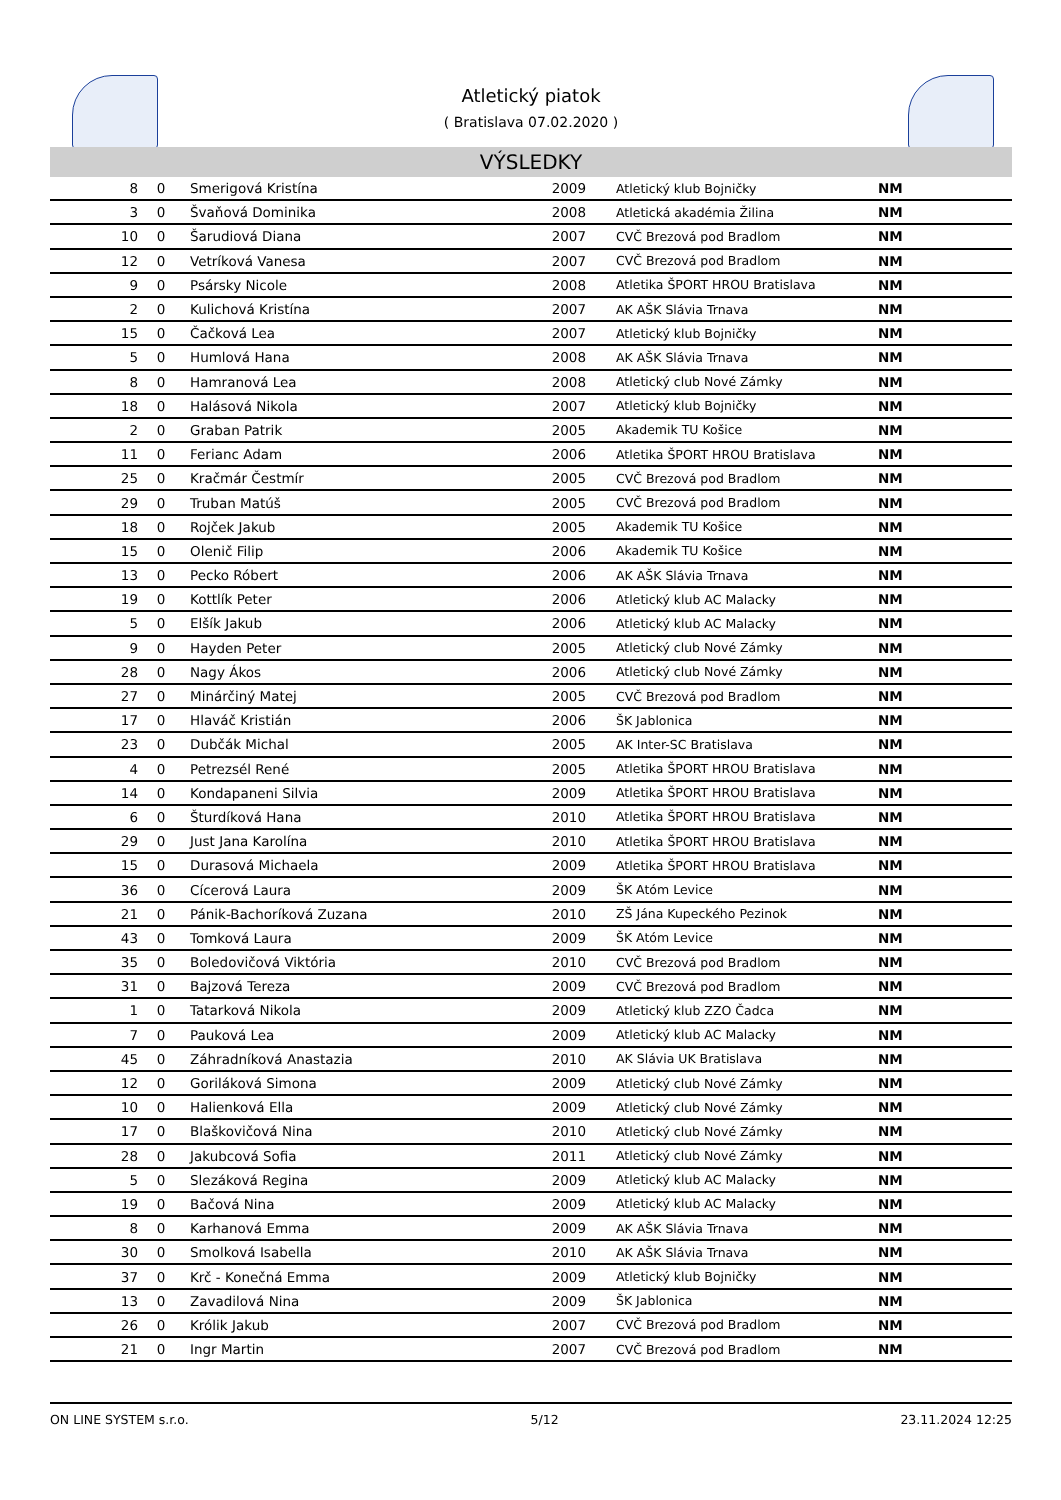Atletický piatok
( Bratislava 07.02.2020 )
VÝSLEDKY
| 8 | 0 | Smerigová Kristína | 2009 | Atletický klub Bojničky | NM |
| 3 | 0 | Švaňová Dominika | 2008 | Atletická akadémia Žilina | NM |
| 10 | 0 | Šarudiová Diana | 2007 | CVČ Brezová pod Bradlom | NM |
| 12 | 0 | Vetríková Vanesa | 2007 | CVČ Brezová pod Bradlom | NM |
| 9 | 0 | Psársky Nicole | 2008 | Atletika ŠPORT HROU Bratislava | NM |
| 2 | 0 | Kulichová Kristína | 2007 | AK AŠK Slávia Trnava | NM |
| 15 | 0 | Čačková Lea | 2007 | Atletický klub Bojničky | NM |
| 5 | 0 | Humlová Hana | 2008 | AK AŠK Slávia Trnava | NM |
| 8 | 0 | Hamranová Lea | 2008 | Atletický club Nové Zámky | NM |
| 18 | 0 | Halásová Nikola | 2007 | Atletický klub Bojničky | NM |
| 2 | 0 | Graban Patrik | 2005 | Akademik TU Košice | NM |
| 11 | 0 | Ferianc Adam | 2006 | Atletika ŠPORT HROU Bratislava | NM |
| 25 | 0 | Kračmár Čestmír | 2005 | CVČ Brezová pod Bradlom | NM |
| 29 | 0 | Truban Matúš | 2005 | CVČ Brezová pod Bradlom | NM |
| 18 | 0 | Rojček Jakub | 2005 | Akademik TU Košice | NM |
| 15 | 0 | Olenič Filip | 2006 | Akademik TU Košice | NM |
| 13 | 0 | Pecko Róbert | 2006 | AK AŠK Slávia Trnava | NM |
| 19 | 0 | Kottlík Peter | 2006 | Atletický klub AC Malacky | NM |
| 5 | 0 | Elšík Jakub | 2006 | Atletický klub AC Malacky | NM |
| 9 | 0 | Hayden Peter | 2005 | Atletický club Nové Zámky | NM |
| 28 | 0 | Nagy Ákos | 2006 | Atletický club Nové Zámky | NM |
| 27 | 0 | Minárčiný Matej | 2005 | CVČ Brezová pod Bradlom | NM |
| 17 | 0 | Hlaváč Kristián | 2006 | ŠK Jablonica | NM |
| 23 | 0 | Dubčák Michal | 2005 | AK Inter-SC Bratislava | NM |
| 4 | 0 | Petrezsél René | 2005 | Atletika ŠPORT HROU Bratislava | NM |
| 14 | 0 | Kondapaneni Silvia | 2009 | Atletika ŠPORT HROU Bratislava | NM |
| 6 | 0 | Šturdíková Hana | 2010 | Atletika ŠPORT HROU Bratislava | NM |
| 29 | 0 | Just Jana Karolína | 2010 | Atletika ŠPORT HROU Bratislava | NM |
| 15 | 0 | Durasová Michaela | 2009 | Atletika ŠPORT HROU Bratislava | NM |
| 36 | 0 | Cícerová Laura | 2009 | ŠK Atóm Levice | NM |
| 21 | 0 | Pánik-Bachoríková Zuzana | 2010 | ZŠ Jána Kupeckého Pezinok | NM |
| 43 | 0 | Tomková Laura | 2009 | ŠK Atóm Levice | NM |
| 35 | 0 | Boledovičová Viktória | 2010 | CVČ Brezová pod Bradlom | NM |
| 31 | 0 | Bajzová Tereza | 2009 | CVČ Brezová pod Bradlom | NM |
| 1 | 0 | Tatarková Nikola | 2009 | Atletický klub ZZO Čadca | NM |
| 7 | 0 | Pauková Lea | 2009 | Atletický klub AC Malacky | NM |
| 45 | 0 | Záhradníková Anastazia | 2010 | AK Slávia UK Bratislava | NM |
| 12 | 0 | Goriláková Simona | 2009 | Atletický club Nové Zámky | NM |
| 10 | 0 | Halienková Ella | 2009 | Atletický club Nové Zámky | NM |
| 17 | 0 | Blaškovičová Nina | 2010 | Atletický club Nové Zámky | NM |
| 28 | 0 | Jakubcová Sofia | 2011 | Atletický club Nové Zámky | NM |
| 5 | 0 | Slezáková Regina | 2009 | Atletický klub AC Malacky | NM |
| 19 | 0 | Bačová Nina | 2009 | Atletický klub AC Malacky | NM |
| 8 | 0 | Karhanová Emma | 2009 | AK AŠK Slávia Trnava | NM |
| 30 | 0 | Smolková Isabella | 2010 | AK AŠK Slávia Trnava | NM |
| 37 | 0 | Krč - Konečná Emma | 2009 | Atletický klub Bojničky | NM |
| 13 | 0 | Zavadilová Nina | 2009 | ŠK Jablonica | NM |
| 26 | 0 | Królik Jakub | 2007 | CVČ Brezová pod Bradlom | NM |
| 21 | 0 | Ingr Martin | 2007 | CVČ Brezová pod Bradlom | NM |
ON LINE SYSTEM s.r.o. 5/12 23.11.2024 12:25